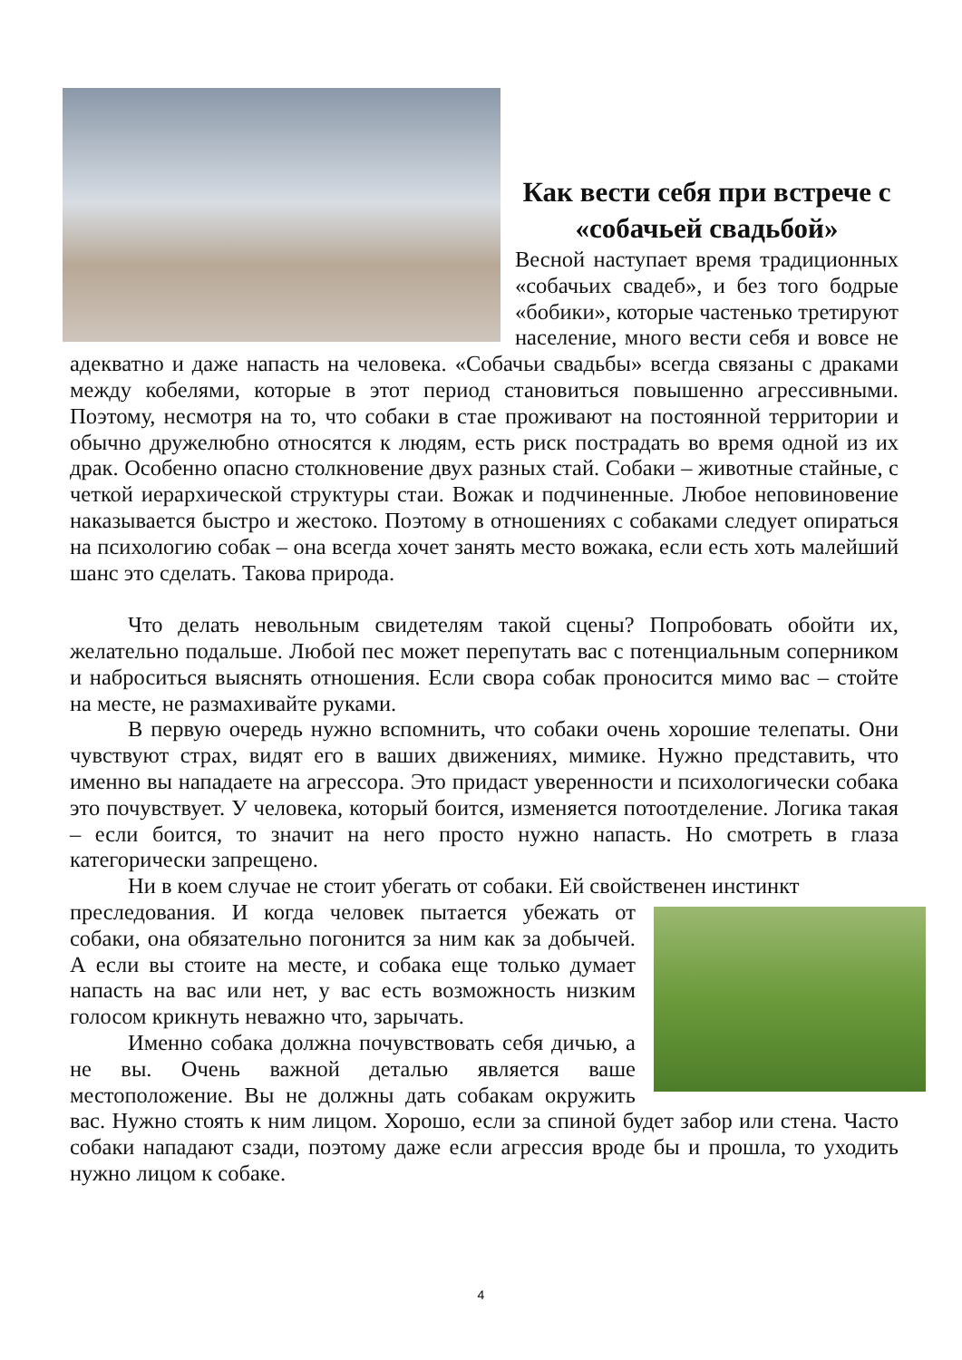Как вести себя при встрече с «собачьей свадьбой»
Весной наступает время традиционных «собачьих свадеб», и без того бодрые «бобики», которые частенько третируют население, много вести себя и вовсе не адекватно и даже напасть на человека. «Собачьи свадьбы» всегда связаны с драками между кобелями, которые в этот период становиться повышенно агрессивными. Поэтому, несмотря на то, что собаки в стае проживают на постоянной территории и обычно дружелюбно относятся к людям, есть риск пострадать во время одной из их драк. Особенно опасно столкновение двух разных стай. Собаки – животные стайные, с четкой иерархической структуры стаи. Вожак и подчиненные. Любое неповиновение наказывается быстро и жестоко. Поэтому в отношениях с собаками следует опираться на психологию собак – она всегда хочет занять место вожака, если есть хоть малейший шанс это сделать. Такова природа.
Что делать невольным свидетелям такой сцены? Попробовать обойти их, желательно подальше. Любой пес может перепутать вас с потенциальным соперником и наброситься выяснять отношения. Если свора собак проносится мимо вас – стойте на месте, не размахивайте руками.
В первую очередь нужно вспомнить, что собаки очень хорошие телепаты. Они чувствуют страх, видят его в ваших движениях, мимике. Нужно представить, что именно вы нападаете на агрессора. Это придаст уверенности и психологически собака это почувствует. У человека, который боится, изменяется потоотделение. Логика такая – если боится, то значит на него просто нужно напасть. Но смотреть в глаза категорически запрещено.
Ни в коем случае не стоит убегать от собаки. Ей свойственен инстинкт
преследования. И когда человек пытается убежать от собаки, она обязательно погонится за ним как за добычей. А если вы стоите на месте, и собака еще только думает напасть на вас или нет, у вас есть возможность низким голосом крикнуть неважно что, зарычать.
Именно собака должна почувствовать себя дичью, а не вы. Очень важной деталью является ваше местоположение. Вы не должны дать собакам окружить вас. Нужно стоять к ним лицом. Хорошо, если за спиной будет забор или стена. Часто собаки нападают сзади, поэтому даже если агрессия вроде бы и прошла, то уходить нужно лицом к собаке.
4